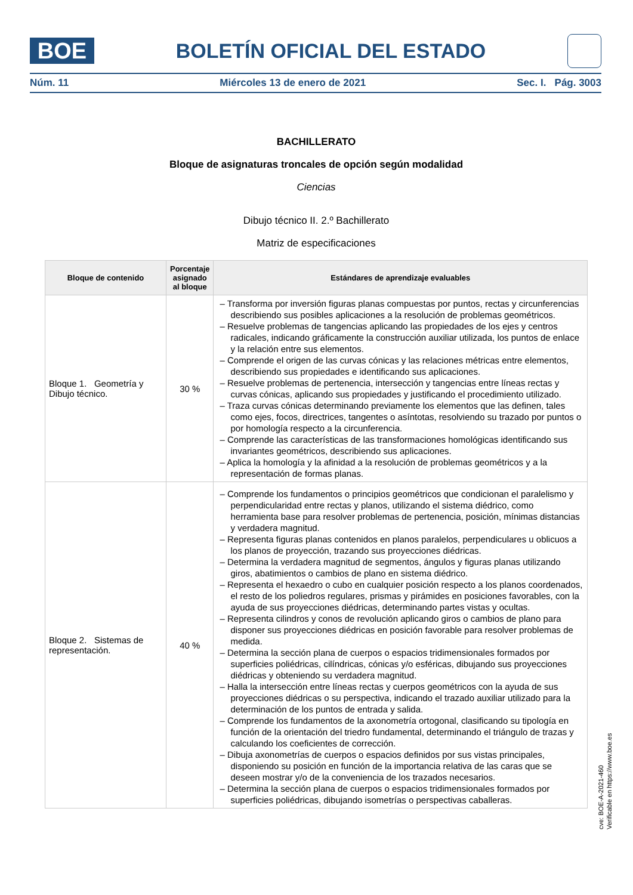BOE
BOLETÍN OFICIAL DEL ESTADO
Núm. 11 Miércoles 13 de enero de 2021 Sec. I. Pág. 3003
BACHILLERATO
Bloque de asignaturas troncales de opción según modalidad
Ciencias
Dibujo técnico II. 2.º Bachillerato
Matriz de especificaciones
| Bloque de contenido | Porcentaje asignado al bloque | Estándares de aprendizaje evaluables |
| --- | --- | --- |
| Bloque 1. Geometría y Dibujo técnico. | 30 % | – Transforma por inversión figuras planas compuestas por puntos, rectas y circunferencias describiendo sus posibles aplicaciones a la resolución de problemas geométricos. – Resuelve problemas de tangencias aplicando las propiedades de los ejes y centros radicales, indicando gráficamente la construcción auxiliar utilizada, los puntos de enlace y la relación entre sus elementos. – Comprende el origen de las curvas cónicas y las relaciones métricas entre elementos, describiendo sus propiedades e identificando sus aplicaciones. – Resuelve problemas de pertenencia, intersección y tangencias entre líneas rectas y curvas cónicas, aplicando sus propiedades y justificando el procedimiento utilizado. – Traza curvas cónicas determinando previamente los elementos que las definen, tales como ejes, focos, directrices, tangentes o asíntotas, resolviendo su trazado por puntos o por homología respecto a la circunferencia. – Comprende las características de las transformaciones homológicas identificando sus invariantes geométricos, describiendo sus aplicaciones. – Aplica la homología y la afinidad a la resolución de problemas geométricos y a la representación de formas planas. |
| Bloque 2. Sistemas de representación. | 40 % | – Comprende los fundamentos o principios geométricos que condicionan el paralelismo y perpendicularidad entre rectas y planos, utilizando el sistema diédrico, como herramienta base para resolver problemas de pertenencia, posición, mínimas distancias y verdadera magnitud. – Representa figuras planas contenidos en planos paralelos, perpendiculares u oblicuos a los planos de proyección, trazando sus proyecciones diédricas. – Determina la verdadera magnitud de segmentos, ángulos y figuras planas utilizando giros, abatimientos o cambios de plano en sistema diédrico. – Representa el hexaedro o cubo en cualquier posición respecto a los planos coordenados, el resto de los poliedros regulares, prismas y pirámides en posiciones favorables, con la ayuda de sus proyecciones diédricas, determinando partes vistas y ocultas. – Representa cilindros y conos de revolución aplicando giros o cambios de plano para disponer sus proyecciones diédricas en posición favorable para resolver problemas de medida. – Determina la sección plana de cuerpos o espacios tridimensionales formados por superficies poliédricas, cilíndricas, cónicas y/o esféricas, dibujando sus proyecciones diédricas y obteniendo su verdadera magnitud. – Halla la intersección entre líneas rectas y cuerpos geométricos con la ayuda de sus proyecciones diédricas o su perspectiva, indicando el trazado auxiliar utilizado para la determinación de los puntos de entrada y salida. – Comprende los fundamentos de la axonometría ortogonal, clasificando su tipología en función de la orientación del triedro fundamental, determinando el triángulo de trazas y calculando los coeficientes de corrección. – Dibuja axonometrías de cuerpos o espacios definidos por sus vistas principales, disponiendo su posición en función de la importancia relativa de las caras que se deseen mostrar y/o de la conveniencia de los trazados necesarios. – Determina la sección plana de cuerpos o espacios tridimensionales formados por superficies poliédricas, dibujando isometrías o perspectivas caballeras. |
cve: BOE-A-2021-460
Verificable en https://www.boe.es